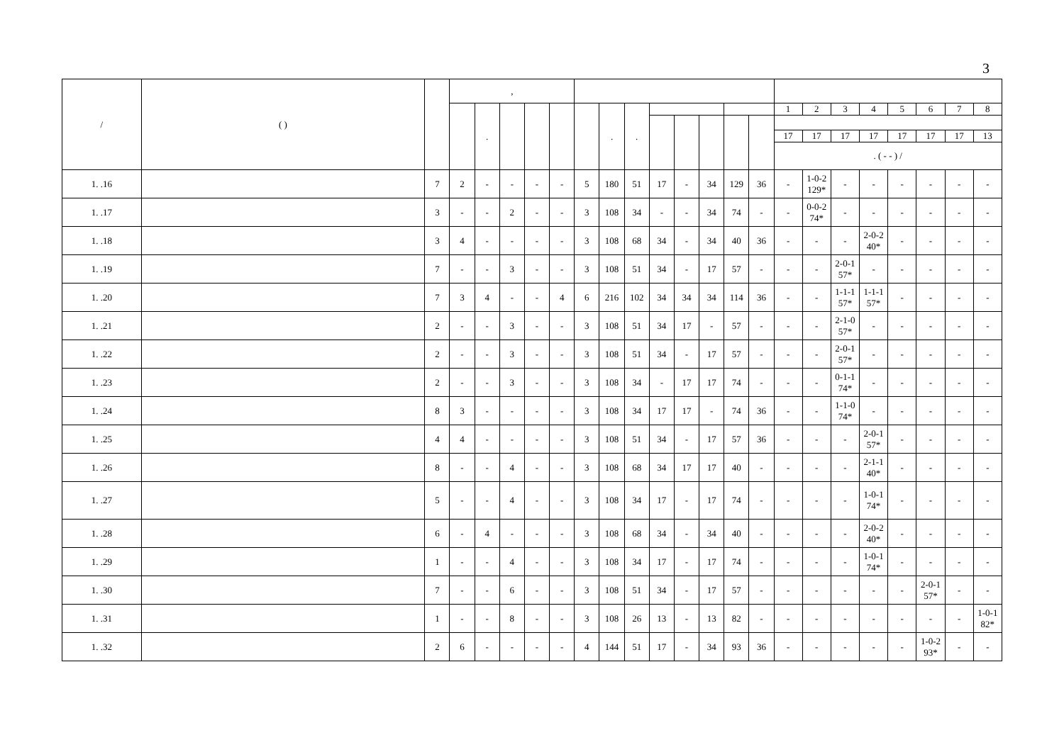3
| / | ( ) | | , | | | | | | | | | | | | | | | | | | | | |
| --- | --- | --- | --- | --- | --- | --- | --- | --- | --- | --- | --- | --- | --- | --- | --- | --- | --- | --- | --- | --- | --- | --- | --- |
| | | | | . | | | | | . | . | | | | | | 1 | 2 | 3 | 4 | 5 | 6 | 7 | 8 |
| | | | | | | | | | | | | | | | | 17 | 17 | 17 | 17 | 17 | 17 | 17 | 13 |
| | | | | | | | | | | | | | | | | . ( - - ) / | | | | | | | |
| 1. .16 | | 7 | 2 | - | - | - | - | 5 | 180 | 51 | 17 | - | 34 | 129 | 36 | - | 1-0-2 129* | - | - | - | - | - | - |
| 1. .17 | | 3 | - | - | 2 | - | - | 3 | 108 | 34 | - | - | 34 | 74 | - | - | 0-0-2 74* | - | - | - | - | - | - |
| 1. .18 | | 3 | 4 | - | - | - | - | 3 | 108 | 68 | 34 | - | 34 | 40 | 36 | - | - | - | 2-0-2 40* | - | - | - | - |
| 1. .19 | | 7 | - | - | 3 | - | - | 3 | 108 | 51 | 34 | - | 17 | 57 | - | - | - | 2-0-1 57* | - | - | - | - | - |
| 1. .20 | | 7 | 3 | 4 | - | - | 4 | 6 | 216 | 102 | 34 | 34 | 34 | 114 | 36 | - | - | 1-1-1 57* | 1-1-1 57* | - | - | - | - |
| 1. .21 | | 2 | - | - | 3 | - | - | 3 | 108 | 51 | 34 | 17 | - | 57 | - | - | - | 2-1-0 57* | - | - | - | - | - |
| 1. .22 | | 2 | - | - | 3 | - | - | 3 | 108 | 51 | 34 | - | 17 | 57 | - | - | - | 2-0-1 57* | - | - | - | - | - |
| 1. .23 | | 2 | - | - | 3 | - | - | 3 | 108 | 34 | - | 17 | 17 | 74 | - | - | - | 0-1-1 74* | - | - | - | - | - |
| 1. .24 | | 8 | 3 | - | - | - | - | 3 | 108 | 34 | 17 | 17 | - | 74 | 36 | - | - | 1-1-0 74* | - | - | - | - | - |
| 1. .25 | | 4 | 4 | - | - | - | - | 3 | 108 | 51 | 34 | - | 17 | 57 | 36 | - | - | - | 2-0-1 57* | - | - | - | - |
| 1. .26 | | 8 | - | - | 4 | - | - | 3 | 108 | 68 | 34 | 17 | 17 | 40 | - | - | - | - | 2-1-1 40* | - | - | - | - |
| 1. .27 | | 5 | - | - | 4 | - | - | 3 | 108 | 34 | 17 | - | 17 | 74 | - | - | - | - | 1-0-1 74* | - | - | - | - |
| 1. .28 | | 6 | - | 4 | - | - | - | 3 | 108 | 68 | 34 | - | 34 | 40 | - | - | - | - | 2-0-2 40* | - | - | - | - |
| 1. .29 | | 1 | - | - | 4 | - | - | 3 | 108 | 34 | 17 | - | 17 | 74 | - | - | - | - | 1-0-1 74* | - | - | - | - |
| 1. .30 | | 7 | - | - | 6 | - | - | 3 | 108 | 51 | 34 | - | 17 | 57 | - | - | - | - | - | - | 2-0-1 57* | - | - |
| 1. .31 | | 1 | - | - | 8 | - | - | 3 | 108 | 26 | 13 | - | 13 | 82 | - | - | - | - | - | - | - | - | 1-0-1 82* |
| 1. .32 | | 2 | 6 | - | - | - | - | 4 | 144 | 51 | 17 | - | 34 | 93 | 36 | - | - | - | - | - | 1-0-2 93* | - | - |